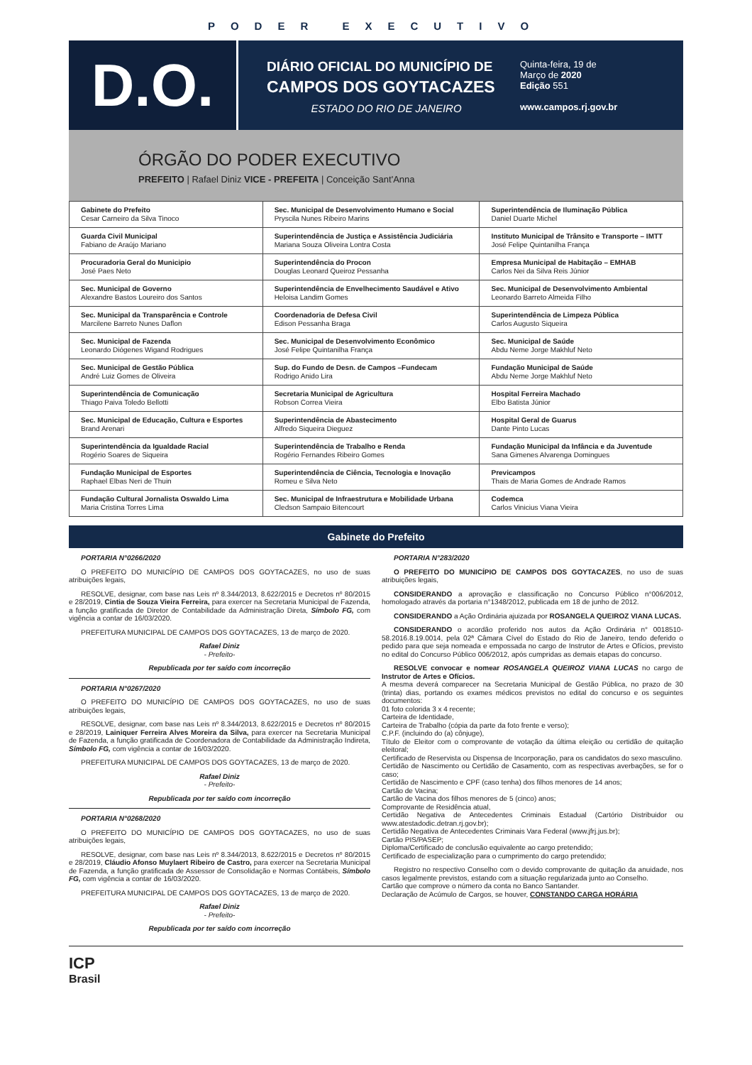PODER EXECUTIVO
D.O.
DIÁRIO OFICIAL DO MUNICÍPIO DE
CAMPOS DOS GOYTACAZES
ESTADO DO RIO DE JANEIRO
Quinta-feira, 19 de
Março de 2020
Edição 551
www.campos.rj.gov.br
ÓRGÃO DO PODER EXECUTIVO
PREFEITO | Rafael Diniz VICE - PREFEITA | Conceição Sant'Anna
| Gabinete do Prefeito Cesar Carneiro da Silva Tinoco | Sec. Municipal de Desenvolvimento Humano e Social Pryscila Nunes Ribeiro Marins | Superintendência de Iluminação Pública Daniel Duarte Michel |
| Guarda Civil Municipal Fabiano de Araújo Mariano | Superintendência de Justiça e Assistência Judiciária Mariana Souza Oliveira Lontra Costa | Instituto Municipal de Trânsito e Transporte – IMTT José Felipe Quintanilha França |
| Procuradoria Geral do Municipio José Paes Neto | Superintendência do Procon Douglas Leonard Queiroz Pessanha | Empresa Municipal de Habitação – EMHAB Carlos Nei da Silva Reis Júnior |
| Sec. Municipal de Governo Alexandre Bastos Loureiro dos Santos | Superintendência de Envelhecimento Saudável e Ativo Heloisa Landim Gomes | Sec. Municipal de Desenvolvimento Ambiental Leonardo Barreto Almeida Filho |
| Sec. Municipal da Transparência e Controle Marcilene Barreto Nunes Daflon | Coordenadoria de Defesa Civil Edison Pessanha Braga | Superintendência de Limpeza Pública Carlos Augusto Siqueira |
| Sec. Municipal de Fazenda Leonardo Diógenes Wigand Rodrigues | Sec. Municipal de Desenvolvimento Econômico José Felipe Quintanilha França | Sec. Municipal de Saúde Abdu Neme Jorge Makhluf Neto |
| Sec. Municipal de Gestão Pública André Luiz Gomes de Oliveira | Sup. do Fundo de Desn. de Campos –Fundecam Rodrigo Anido Lira | Fundação Municipal de Saúde Abdu Neme Jorge Makhluf Neto |
| Superintendência de Comunicação Thiago Paiva Toledo Bellotti | Secretaria Municipal de Agricultura Robson Correa Vieira | Hospital Ferreira Machado Elbo Batista Júnior |
| Sec. Municipal de Educação, Cultura e Esportes Brand Arenari | Superintendência de Abastecimento Alfredo Siqueira Dieguez | Hospital Geral de Guarus Dante Pinto Lucas |
| Superintendência da Igualdade Racial Rogério Soares de Siqueira | Superintendência de Trabalho e Renda Rogério Fernandes Ribeiro Gomes | Fundação Municipal da Infância e da Juventude Sana Gimenes Alvarenga Domingues |
| Fundação Municipal de Esportes Raphael Elbas Neri de Thuin | Superintendência de Ciência, Tecnologia e Inovação Romeu e Silva Neto | Previcampos Thais de Maria Gomes de Andrade Ramos |
| Fundação Cultural Jornalista Oswaldo Lima Maria Cristina Torres Lima | Sec. Municipal de Infraestrutura e Mobilidade Urbana Cledson Sampaio Bitencourt | Codemca Carlos Vinicius Viana Vieira |
Gabinete do Prefeito
PORTARIA N°0266/2020
O PREFEITO DO MUNICÍPIO DE CAMPOS DOS GOYTACAZES, no uso de suas atribuições legais,
RESOLVE, designar, com base nas Leis nº 8.344/2013, 8.622/2015 e Decretos nº 80/2015 e 28/2019, Cintia de Souza Vieira Ferreira, para exercer na Secretaria Municipal de Fazenda, a função gratificada de Diretor de Contabilidade da Administração Direta, Símbolo FG, com vigência a contar de 16/03/2020.
PREFEITURA MUNICIPAL DE CAMPOS DOS GOYTACAZES, 13 de março de 2020.
Rafael Diniz
- Prefeito-
Republicada por ter saído com incorreção
PORTARIA N°0267/2020
O PREFEITO DO MUNICÍPIO DE CAMPOS DOS GOYTACAZES, no uso de suas atribuições legais,
RESOLVE, designar, com base nas Leis nº 8.344/2013, 8.622/2015 e Decretos nº 80/2015 e 28/2019, Lainiquer Ferreira Alves Moreira da Silva, para exercer na Secretaria Municipal de Fazenda, a função gratificada de Coordenadora de Contabilidade da Administração Indireta, Símbolo FG, com vigência a contar de 16/03/2020.
PREFEITURA MUNICIPAL DE CAMPOS DOS GOYTACAZES, 13 de março de 2020.
Rafael Diniz
- Prefeito-
Republicada por ter saído com incorreção
PORTARIA N°0268/2020
O PREFEITO DO MUNICÍPIO DE CAMPOS DOS GOYTACAZES, no uso de suas atribuições legais,
RESOLVE, designar, com base nas Leis nº 8.344/2013, 8.622/2015 e Decretos nº 80/2015 e 28/2019, Cláudio Afonso Muylaert Ribeiro de Castro, para exercer na Secretaria Municipal de Fazenda, a função gratificada de Assessor de Consolidação e Normas Contábeis, Símbolo FG, com vigência a contar de 16/03/2020.
PREFEITURA MUNICIPAL DE CAMPOS DOS GOYTACAZES, 13 de março de 2020.
Rafael Diniz
- Prefeito-
Republicada por ter saído com incorreção
PORTARIA N°283/2020
O PREFEITO DO MUNICÍPIO DE CAMPOS DOS GOYTACAZES, no uso de suas atribuições legais,
CONSIDERANDO a aprovação e classificação no Concurso Público n°006/2012, homologado através da portaria n°1348/2012, publicada em 18 de junho de 2012.
CONSIDERANDO a Ação Ordinária ajuizada por ROSANGELA QUEIROZ VIANA LUCAS.
CONSIDERANDO o acordão proferido nos autos da Ação Ordinária n° 0018510-58.2016.8.19.0014, pela 02ª Câmara Cível do Estado do Rio de Janeiro, tendo deferido o pedido para que seja nomeada e empossada no cargo de Instrutor de Artes e Ofícios, previsto no edital do Concurso Público 006/2012, após cumpridas as demais etapas do concurso.
RESOLVE convocar e nomear ROSANGELA QUEIROZ VIANA LUCAS no cargo de Instrutor de Artes e Ofícios.
A mesma deverá comparecer na Secretaria Municipal de Gestão Pública, no prazo de 30 (trinta) dias, portando os exames médicos previstos no edital do concurso e os seguintes documentos:
01 foto colorida 3 x 4 recente;
Carteira de Identidade,
Carteira de Trabalho (cópia da parte da foto frente e verso);
C.P.F. (incluindo do (a) cônjuge),
Título de Eleitor com o comprovante de votação da última eleição ou certidão de quitação eleitoral;
Certificado de Reservista ou Dispensa de Incorporação, para os candidatos do sexo masculino.
Certidão de Nascimento ou Certidão de Casamento, com as respectivas averbações, se for o caso;
Certidão de Nascimento e CPF (caso tenha) dos filhos menores de 14 anos;
Cartão de Vacina;
Cartão de Vacina dos filhos menores de 5 (cinco) anos;
Comprovante de Residência atual,
Certidão Negativa de Antecedentes Criminais Estadual (Cartório Distribuidor ou www.atestadodic.detran.rj.gov.br);
Certidão Negativa de Antecedentes Criminais Vara Federal (www.jfrj.jus.br);
Cartão PIS/PASEP;
Diploma/Certificado de conclusão equivalente ao cargo pretendido;
Certificado de especialização para o cumprimento do cargo pretendido;
Registro no respectivo Conselho com o devido comprovante de quitação da anuidade, nos casos legalmente previstos, estando com a situação regularizada junto ao Conselho.
Cartão que comprove o número da conta no Banco Santander.
Declaração de Acúmulo de Cargos, se houver, CONSTANDO CARGA HORÁRIA
ICP
Brasil